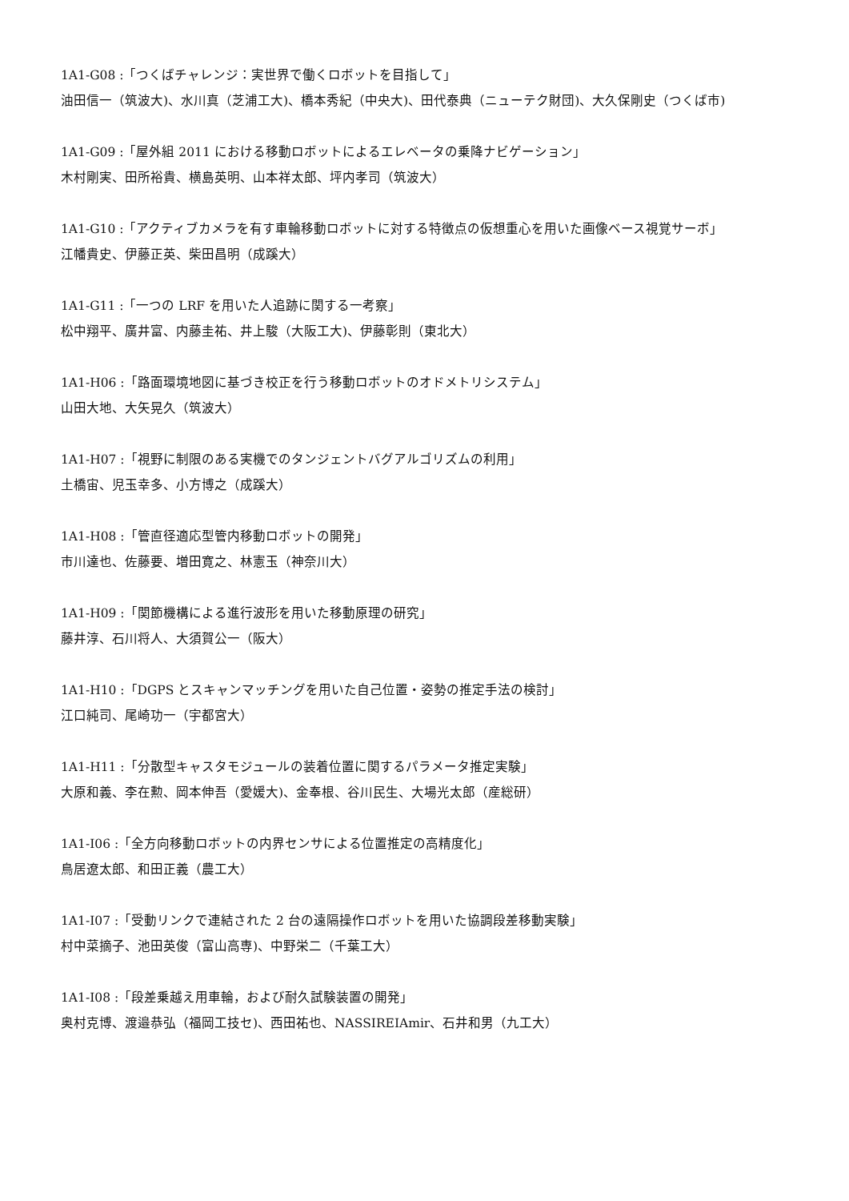1A1-G08 :「つくばチャレンジ：実世界で働くロボットを目指して」
油田信一（筑波大)、水川真（芝浦工大)、橋本秀紀（中央大)、田代泰典（ニューテク財団)、大久保剛史（つくば市)
1A1-G09 :「屋外組 2011 における移動ロボットによるエレベータの乗降ナビゲーション」
木村剛実、田所裕貴、横島英明、山本祥太郎、坪内孝司（筑波大）
1A1-G10 :「アクティブカメラを有す車輪移動ロボットに対する特徴点の仮想重心を用いた画像ベース視覚サーボ」
江幡貴史、伊藤正英、柴田昌明（成蹊大）
1A1-G11 :「一つの LRF を用いた人追跡に関する一考察」
松中翔平、廣井富、内藤圭祐、井上駿（大阪工大)、伊藤彰則（東北大）
1A1-H06 :「路面環境地図に基づき校正を行う移動ロボットのオドメトリシステム」
山田大地、大矢晃久（筑波大）
1A1-H07 :「視野に制限のある実機でのタンジェントバグアルゴリズムの利用」
土橋宙、児玉幸多、小方博之（成蹊大）
1A1-H08 :「管直径適応型管内移動ロボットの開発」
市川達也、佐藤要、増田寛之、林憲玉（神奈川大）
1A1-H09 :「関節機構による進行波形を用いた移動原理の研究」
藤井淳、石川将人、大須賀公一（阪大）
1A1-H10 :「DGPS とスキャンマッチングを用いた自己位置・姿勢の推定手法の検討」
江口純司、尾崎功一（宇都宮大）
1A1-H11 :「分散型キャスタモジュールの装着位置に関するパラメータ推定実験」
大原和義、李在勲、岡本伸吾（愛媛大)、金奉根、谷川民生、大場光太郎（産総研）
1A1-I06 :「全方向移動ロボットの内界センサによる位置推定の高精度化」
鳥居遼太郎、和田正義（農工大）
1A1-I07 :「受動リンクで連結された 2 台の遠隔操作ロボットを用いた協調段差移動実験」
村中菜摘子、池田英俊（富山高専)、中野栄二（千葉工大）
1A1-I08 :「段差乗越え用車輪，および耐久試験装置の開発」
奥村克博、渡邉恭弘（福岡工技セ)、西田祐也、NASSIREIAmir、石井和男（九工大）